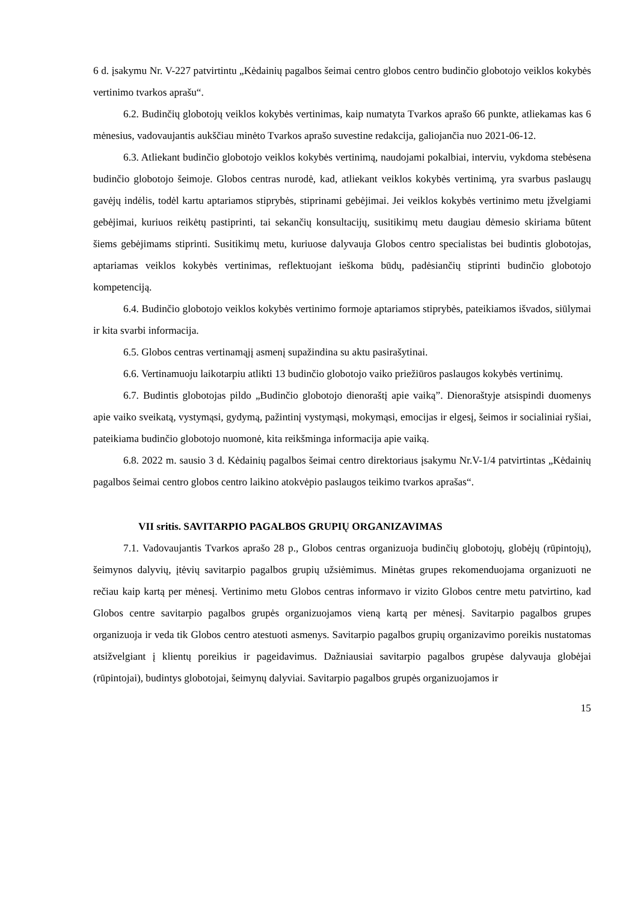6 d. įsakymu Nr. V-227 patvirtintu „Kėdainių pagalbos šeimai centro globos centro budinčio globotojo veiklos kokybės vertinimo tvarkos aprašu“.
6.2. Budinčių globotojų veiklos kokybės vertinimas, kaip numatyta Tvarkos aprašo 66 punkte, atliekamas kas 6 mėnesius, vadovaujantis aukščiau minėto Tvarkos aprašo suvestine redakcija, galiojančia nuo 2021-06-12.
6.3. Atliekant budinčio globotojo veiklos kokybės vertinimą, naudojami pokalbiai, interviu, vykdoma stebėsena budinčio globotojo šeimoje. Globos centras nurodė, kad, atliekant veiklos kokybės vertinimą, yra svarbus paslaugų gavėjų indėlis, todėl kartu aptariamos stiprybės, stiprinami gebėjimai. Jei veiklos kokybės vertinimo metu įžvelgiami gebėjimai, kuriuos reikėtų pastiprinti, tai sekančių konsultacijų, susitikimų metu daugiau dėmesio skiriama būtent šiems gebėjimams stiprinti. Susitikimų metu, kuriuose dalyvauja Globos centro specialistas bei budintis globotojas, aptariamas veiklos kokybės vertinimas, reflektuojant ieškoma būdų, padėsiančių stiprinti budinčio globotojo kompetenciją.
6.4. Budinčio globotojo veiklos kokybės vertinimo formoje aptariamos stiprybės, pateikiamos išvados, siūlymai ir kita svarbi informacija.
6.5. Globos centras vertinamąjį asmenį supažindina su aktu pasirašytinai.
6.6. Vertinamuoju laikotarpiu atlikti 13 budinčio globotojo vaiko priežiūros paslaugos kokybės vertinimų.
6.7. Budintis globotojas pildo „Budinčio globotojo dienoraštį apie vaiką”. Dienoraštyje atsispindi duomenys apie vaiko sveikatą, vystymąsi, gydymą, pažintinį vystymąsi, mokymąsi, emocijas ir elgesį, šeimos ir socialiniai ryšiai, pateikiama budinčio globotojo nuomonė, kita reikšminga informacija apie vaiką.
6.8. 2022 m. sausio 3 d. Kėdainių pagalbos šeimai centro direktoriaus įsakymu Nr.V-1/4 patvirtintas „Kėdainių pagalbos šeimai centro globos centro laikino atokvėpio paslaugos teikimo tvarkos aprašas“.
VII sritis. SAVITARPIO PAGALBOS GRUPIŲ ORGANIZAVIMAS
7.1. Vadovaujantis Tvarkos aprašo 28 p., Globos centras organizuoja budinčių globotojų, globėjų (rūpintojų), šeimynos dalyvių, įtėvių savitarpio pagalbos grupių užsiėmimus. Minėtas grupes rekomenduojama organizuoti ne rečiau kaip kartą per mėnesį. Vertinimo metu Globos centras informavo ir vizito Globos centre metu patvirtino, kad Globos centre savitarpio pagalbos grupės organizuojamos vieną kartą per mėnesį. Savitarpio pagalbos grupes organizuoja ir veda tik Globos centro atestuoti asmenys. Savitarpio pagalbos grupių organizavimo poreikis nustatomas atsižvelgiant į klientų poreikius ir pageidavimus. Dažniausiai savitarpio pagalbos grupėse dalyvauja globėjai (rūpintojai), budintys globotojai, šeimynų dalyviai. Savitarpio pagalbos grupės organizuojamos ir
15